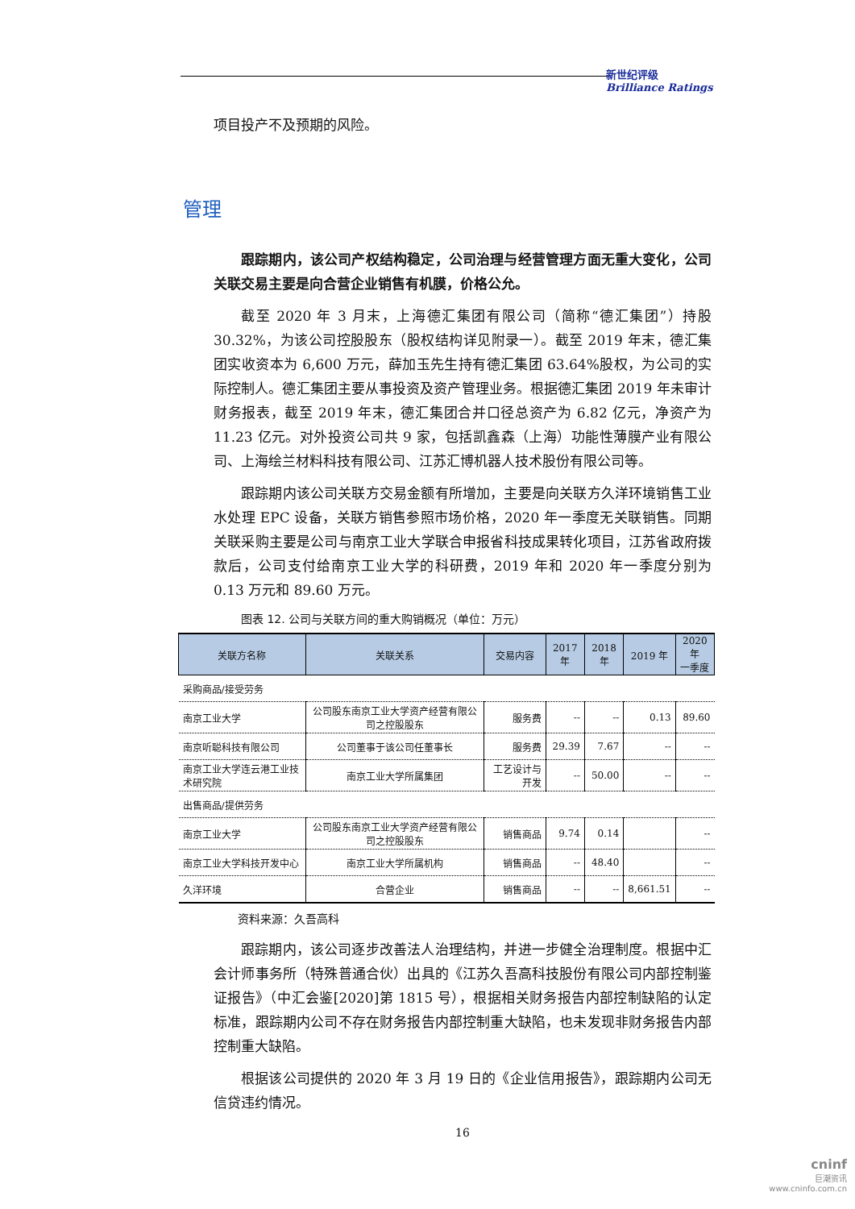新世纪评级
Brilliance Ratings
项目投产不及预期的风险。
管理
跟踪期内，该公司产权结构稳定，公司治理与经营管理方面无重大变化，公司关联交易主要是向合营企业销售有机膜，价格公允。
截至 2020 年 3 月末，上海德汇集团有限公司（简称“德汇集团”）持股 30.32%，为该公司控股股东（股权结构详见附录一）。截至 2019 年末，德汇集团实收资本为 6,600 万元，薛加玉先生持有德汇集团 63.64%股权，为公司的实际控制人。德汇集团主要从事投资及资产管理业务。根据德汇集团 2019 年未审计财务报表，截至 2019 年末，德汇集团合并口径总资产为 6.82 亿元，净资产为 11.23 亿元。对外投资公司共 9 家，包括凯鑫森（上海）功能性薄膜产业有限公司、上海绘兰材料科技有限公司、江苏汇博机器人技术股份有限公司等。
跟踪期内该公司关联方交易金额有所增加，主要是向关联方久洋环境销售工业水处理 EPC 设备，关联方销售参照市场价格，2020 年一季度无关联销售。同期关联采购主要是公司与南京工业大学联合申报省科技成果转化项目，江苏省政府拨款后，公司支付给南京工业大学的科研费，2019 年和 2020 年一季度分别为 0.13 万元和 89.60 万元。
图表 12. 公司与关联方间的重大购销概况（单位：万元）
| 关联方名称 | 关联关系 | 交易内容 | 2017 年 | 2018 年 | 2019 年 | 2020 年 一季度 |
| --- | --- | --- | --- | --- | --- | --- |
| 采购商品/接受劳务 | | | | | | |
| 南京工业大学 | 公司股东南京工业大学资产经营有限公司之控股股东 | 服务费 | -- | -- | 0.13 | 89.60 |
| 南京听聪科技有限公司 | 公司董事于该公司任董事长 | 服务费 | 29.39 | 7.67 | -- | -- |
| 南京工业大学连云港工业技术研究院 | 南京工业大学所属集团 | 工艺设计与开发 | -- | 50.00 | -- | -- |
| 出售商品/提供劳务 | | | | | | |
| 南京工业大学 | 公司股东南京工业大学资产经营有限公司之控股股东 | 销售商品 | 9.74 | 0.14 | | -- |
| 南京工业大学科技开发中心 | 南京工业大学所属机构 | 销售商品 | -- | 48.40 | | -- |
| 久洋环境 | 合营企业 | 销售商品 | -- | -- | 8,661.51 | -- |
资料来源：久吾高科
跟踪期内，该公司逐步改善法人治理结构，并进一步健全治理制度。根据中汇会计师事务所（特殊普通合伙）出具的《江苏久吾高科技股份有限公司内部控制鉴证报告》（中汇会鉴[2020]第 1815 号），根据相关财务报告内部控制缺陷的认定标准，跟踪期内公司不存在财务报告内部控制重大缺陷，也未发现非财务报告内部控制重大缺陷。
根据该公司提供的 2020 年 3 月 19 日的《企业信用报告》，跟踪期内公司无信贷违约情况。
16
cninf
巨潮资讯
www.cninfo.com.cn